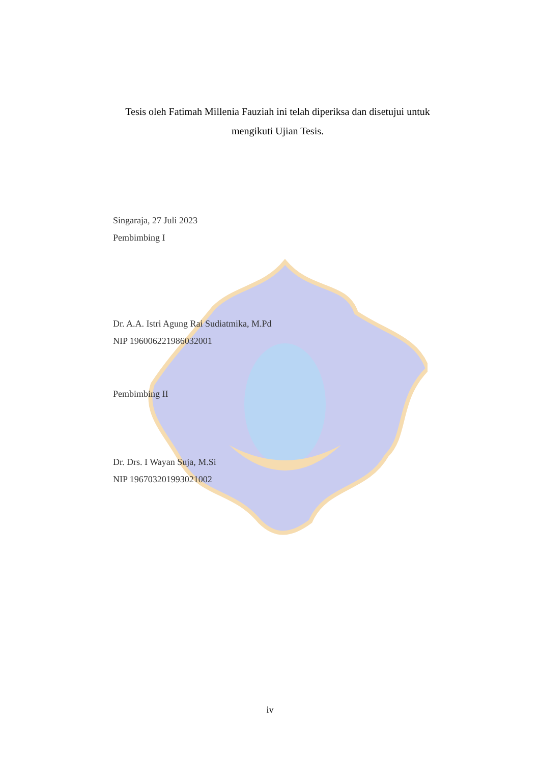Tesis oleh Fatimah Millenia Fauziah ini telah diperiksa dan disetujui untuk mengikuti Ujian Tesis.
Singaraja, 27 Juli 2023
Pembimbing I
Dr. A.A. Istri Agung Rai Sudiatmika, M.Pd
NIP 196006221986032001
Pembimbing II
Dr. Drs. I Wayan Suja, M.Si
NIP 196703201993021002
iv